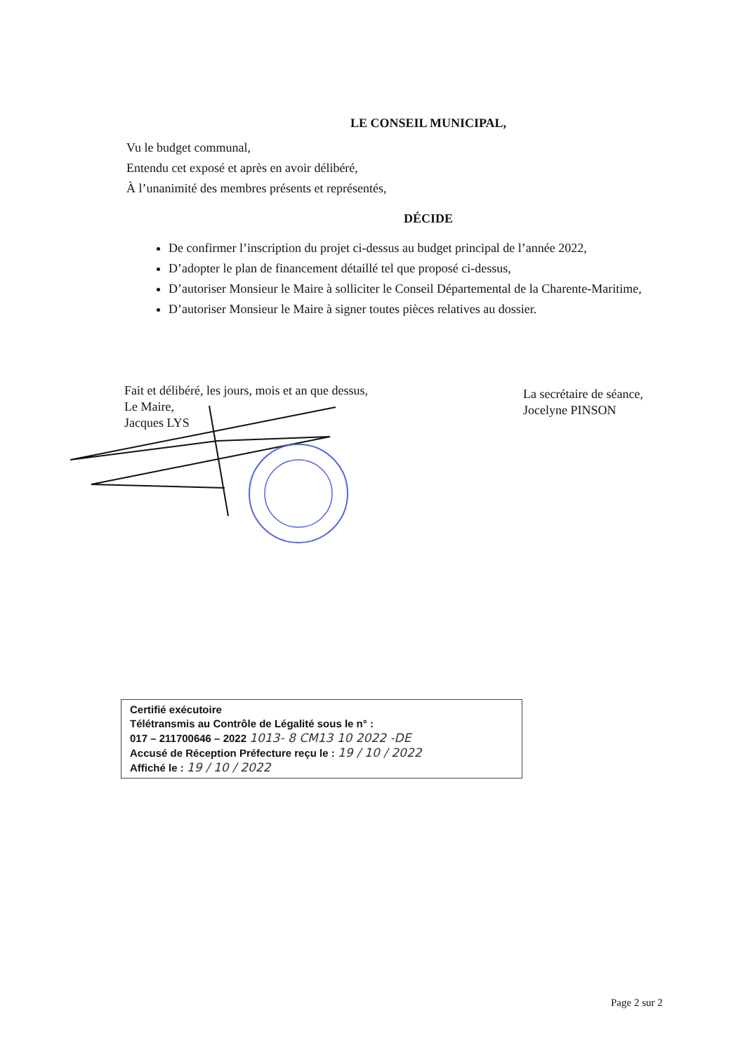LE CONSEIL MUNICIPAL,
Vu le budget communal,
Entendu cet exposé et après en avoir délibéré,
À l’unanimité des membres présents et représentés,
DÉCIDE
De confirmer l’inscription du projet ci-dessus au budget principal de l’année 2022,
D’adopter le plan de financement détaillé tel que proposé ci-dessus,
D’autoriser Monsieur le Maire à solliciter le Conseil Départemental de la Charente-Maritime,
D’autoriser Monsieur le Maire à signer toutes pièces relatives au dossier.
Fait et délibéré, les jours, mois et an que dessus,
Le Maire,
Jacques LYS
La secrétaire de séance,
Jocelyne PINSON
Certifié exécutoire
Télétransmis au Contrôle de Légalité sous le n° :
017 – 211700646 – 2022 1013- 8 CM13 10 2022 -DE
Accusé de Réception Préfecture reçu le : 19 / 10 / 2022
Affiché le : 19 / 10 / 2022
Page 2 sur 2